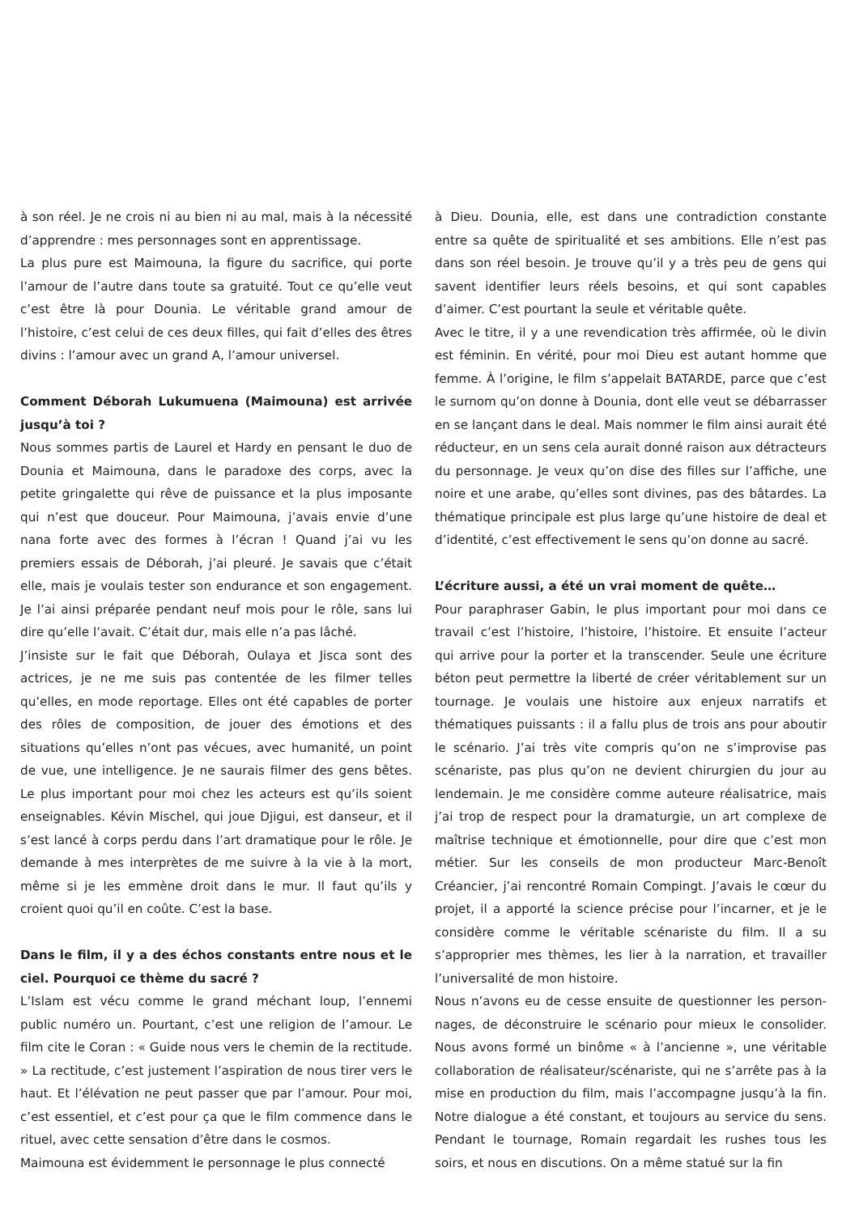à son réel. Je ne crois ni au bien ni au mal, mais à la nécessité d’apprendre : mes personnages sont en apprentissage.
La plus pure est Maimouna, la figure du sacrifice, qui porte l’amour de l’autre dans toute sa gratuité. Tout ce qu’elle veut c’est être là pour Dounia. Le véritable grand amour de l’histoire, c’est celui de ces deux filles, qui fait d’elles des êtres divins : l’amour avec un grand A, l’amour universel.
Comment Déborah Lukumuena (Maimouna) est arrivée jusqu’à toi ?
Nous sommes partis de Laurel et Hardy en pensant le duo de Dounia et Maimouna, dans le paradoxe des corps, avec la petite gringalette qui rêve de puissance et la plus imposante qui n’est que douceur. Pour Maimouna, j’avais envie d’une nana forte avec des formes à l’écran ! Quand j’ai vu les premiers essais de Déborah, j’ai pleuré. Je savais que c’était elle, mais je voulais tester son endurance et son engagement. Je l’ai ainsi préparée pendant neuf mois pour le rôle, sans lui dire qu’elle l’avait. C’était dur, mais elle n’a pas lâché.
J’insiste sur le fait que Déborah, Oulaya et Jisca sont des actrices, je ne me suis pas contentée de les filmer telles qu’elles, en mode reportage. Elles ont été capables de porter des rôles de composition, de jouer des émotions et des situations qu’elles n’ont pas vécues, avec humanité, un point de vue, une intelligence. Je ne saurais filmer des gens bêtes. Le plus important pour moi chez les acteurs est qu’ils soient enseignables. Kévin Mischel, qui joue Djigui, est danseur, et il s’est lancé à corps perdu dans l’art dramatique pour le rôle. Je demande à mes interprètes de me suivre à la vie à la mort, même si je les emmène droit dans le mur. Il faut qu’ils y croient quoi qu’il en coûte. C’est la base.
Dans le film, il y a des échos constants entre nous et le ciel. Pourquoi ce thème du sacré ?
L’Islam est vécu comme le grand méchant loup, l’ennemi public numéro un. Pourtant, c’est une religion de l’amour. Le film cite le Coran : « Guide nous vers le chemin de la rectitude. » La rectitude, c’est justement l’aspiration de nous tirer vers le haut. Et l’élévation ne peut passer que par l’amour. Pour moi, c’est essentiel, et c’est pour ça que le film commence dans le rituel, avec cette sensation d’être dans le cosmos.
Maimouna est évidemment le personnage le plus connecté
à Dieu. Dounia, elle, est dans une contradiction constante entre sa quête de spiritualité et ses ambitions. Elle n’est pas dans son réel besoin. Je trouve qu’il y a très peu de gens qui savent identifier leurs réels besoins, et qui sont capables d’aimer. C’est pourtant la seule et véritable quête.
Avec le titre, il y a une revendication très affirmée, où le divin est féminin. En vérité, pour moi Dieu est autant homme que femme. À l’origine, le film s’appelait BATARDE, parce que c’est le surnom qu’on donne à Dounia, dont elle veut se débarrasser en se lançant dans le deal. Mais nommer le film ainsi aurait été réducteur, en un sens cela aurait donné raison aux détracteurs du personnage. Je veux qu’on dise des filles sur l’affiche, une noire et une arabe, qu’elles sont divines, pas des bâtardes. La thématique principale est plus large qu’une histoire de deal et d’identité, c’est effectivement le sens qu’on donne au sacré.
L’écriture aussi, a été un vrai moment de quête…
Pour paraphraser Gabin, le plus important pour moi dans ce travail c’est l’histoire, l’histoire, l’histoire. Et ensuite l’acteur qui arrive pour la porter et la transcender. Seule une écriture béton peut permettre la liberté de créer véritablement sur un tournage. Je voulais une histoire aux enjeux narratifs et thématiques puissants : il a fallu plus de trois ans pour aboutir le scénario. J’ai très vite compris qu’on ne s’improvise pas scénariste, pas plus qu’on ne devient chirurgien du jour au lendemain. Je me considère comme auteure réalisatrice, mais j’ai trop de respect pour la dramaturgie, un art complexe de maîtrise technique et émotionnelle, pour dire que c’est mon métier. Sur les conseils de mon producteur Marc-Benoît Créancier, j’ai rencontré Romain Compingt. J’avais le cœur du projet, il a apporté la science précise pour l’incarner, et je le considère comme le véritable scénariste du film. Il a su s’approprier mes thèmes, les lier à la narration, et travailler l’universalité de mon histoire.
Nous n’avons eu de cesse ensuite de questionner les person-nages, de déconstruire le scénario pour mieux le consolider. Nous avons formé un binôme « à l’ancienne », une véritable collaboration de réalisateur/scénariste, qui ne s’arrête pas à la mise en production du film, mais l’accompagne jusqu’à la fin. Notre dialogue a été constant, et toujours au service du sens. Pendant le tournage, Romain regardait les rushes tous les soirs, et nous en discutions. On a même statué sur la fin